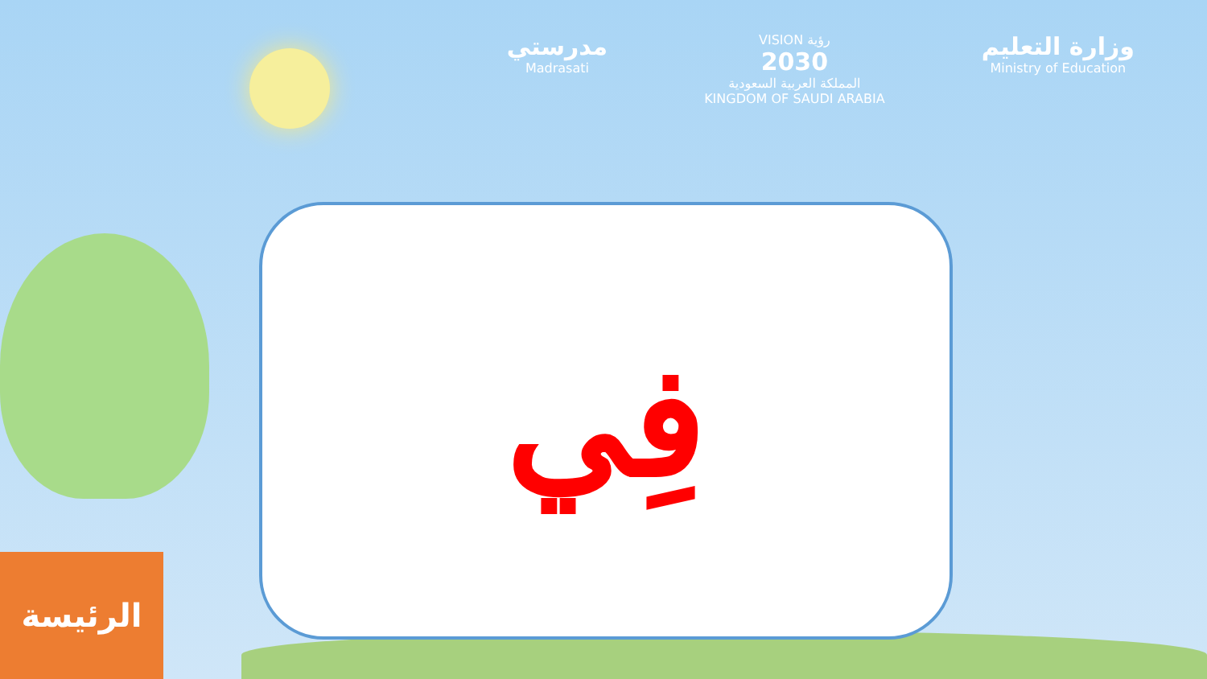مدرستي
Madrasati
VISION رؤية
2030
المملكة العربية السعودية
KINGDOM OF SAUDI ARABIA
وزارة التعليم
Ministry of Education
فِي
الرئيسة